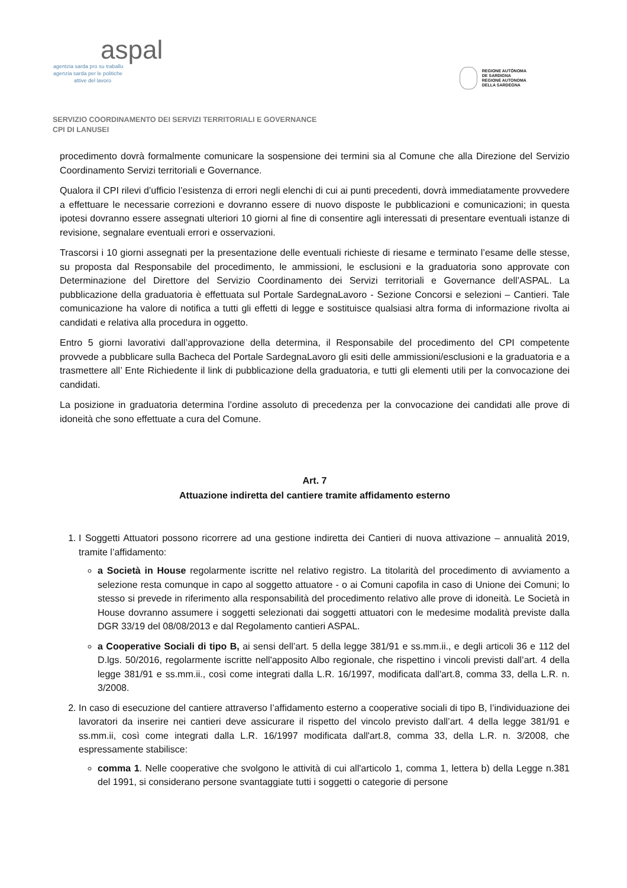aspal
agentzia sarda pro su traballu
agenzia sarda per le politiche
attive del lavoro
REGIONE AUTÒNOMA
DE SARDIGNA
REGIONE AUTONOMA
DELLA SARDEGNA
SERVIZIO COORDINAMENTO DEI SERVIZI TERRITORIALI E GOVERNANCE
CPI DI LANUSEI
procedimento dovrà formalmente comunicare la sospensione dei termini sia al Comune che alla Direzione del Servizio Coordinamento Servizi territoriali e Governance.
Qualora il CPI rilevi d’ufficio l’esistenza di errori negli elenchi di cui ai punti precedenti, dovrà immediatamente provvedere a effettuare le necessarie correzioni e dovranno essere di nuovo disposte le pubblicazioni e comunicazioni; in questa ipotesi dovranno essere assegnati ulteriori 10 giorni al fine di consentire agli interessati di presentare eventuali istanze di revisione, segnalare eventuali errori e osservazioni.
Trascorsi i 10 giorni assegnati per la presentazione delle eventuali richieste di riesame e terminato l’esame delle stesse, su proposta dal Responsabile del procedimento, le ammissioni, le esclusioni e la graduatoria sono approvate con Determinazione del Direttore del Servizio Coordinamento dei Servizi territoriali e Governance dell’ASPAL. La pubblicazione della graduatoria è effettuata sul Portale SardegnaLavoro - Sezione Concorsi e selezioni – Cantieri. Tale comunicazione ha valore di notifica a tutti gli effetti di legge e sostituisce qualsiasi altra forma di informazione rivolta ai candidati e relativa alla procedura in oggetto.
Entro 5 giorni lavorativi dall’approvazione della determina, il Responsabile del procedimento del CPI competente provvede a pubblicare sulla Bacheca del Portale SardegnaLavoro gli esiti delle ammissioni/esclusioni e la graduatoria e a trasmettere all’ Ente Richiedente il link di pubblicazione della graduatoria, e tutti gli elementi utili per la convocazione dei candidati.
La posizione in graduatoria determina l’ordine assoluto di precedenza per la convocazione dei candidati alle prove di idoneità che sono effettuate a cura del Comune.
Art. 7
Attuazione indiretta del cantiere tramite affidamento esterno
1. I Soggetti Attuatori possono ricorrere ad una gestione indiretta dei Cantieri di nuova attivazione – annualità 2019, tramite l’affidamento:
a Società in House regolarmente iscritte nel relativo registro. La titolarità del procedimento di avviamento a selezione resta comunque in capo al soggetto attuatore - o ai Comuni capofila in caso di Unione dei Comuni; lo stesso si prevede in riferimento alla responsabilità del procedimento relativo alle prove di idoneità. Le Società in House dovranno assumere i soggetti selezionati dai soggetti attuatori con le medesime modalità previste dalla DGR 33/19 del 08/08/2013 e dal Regolamento cantieri ASPAL.
a Cooperative Sociali di tipo B, ai sensi dell’art. 5 della legge 381/91 e ss.mm.ii., e degli articoli 36 e 112 del D.lgs. 50/2016, regolarmente iscritte nell'apposito Albo regionale, che rispettino i vincoli previsti dall’art. 4 della legge 381/91 e ss.mm.ii., così come integrati dalla L.R. 16/1997, modificata dall'art.8, comma 33, della L.R. n. 3/2008.
2. In caso di esecuzione del cantiere attraverso l’affidamento esterno a cooperative sociali di tipo B, l’individuazione dei lavoratori da inserire nei cantieri deve assicurare il rispetto del vincolo previsto dall’art. 4 della legge 381/91 e ss.mm.ii, così come integrati dalla L.R. 16/1997 modificata dall'art.8, comma 33, della L.R. n. 3/2008, che espressamente stabilisce:
comma 1. Nelle cooperative che svolgono le attività di cui all'articolo 1, comma 1, lettera b) della Legge n.381 del 1991, si considerano persone svantaggiate tutti i soggetti o categorie di persone